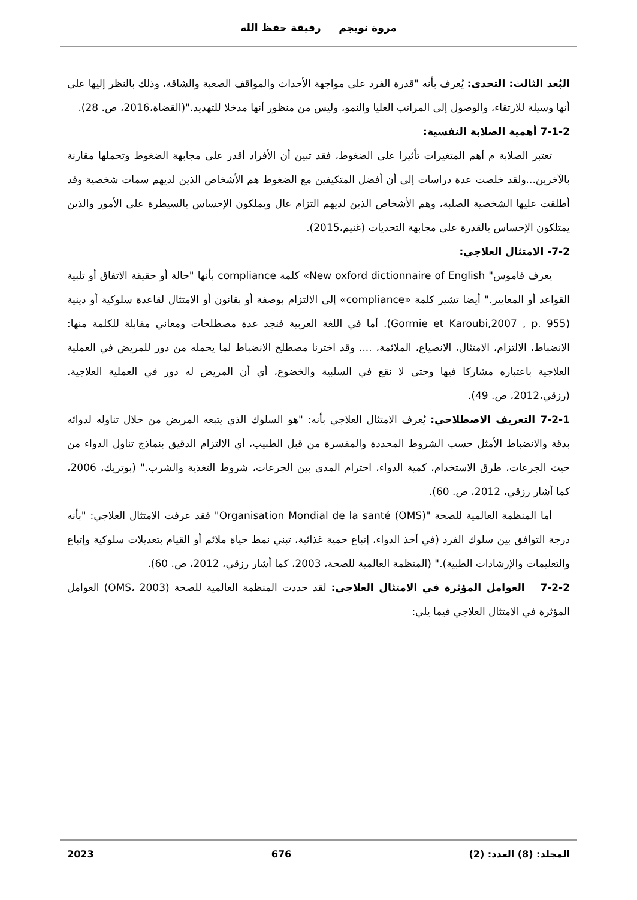مروة نويجم رفيقة حفظ الله
البُعد الثالث: التحدي: يُعرف بأنه "قدرة الفرد على مواجهة الأحداث والمواقف الصعبة والشاقة، وذلك بالنظر إليها على أنها وسيلة للارتقاء، والوصول إلى المراتب العليا والنمو، وليس من منظور أنها مدخلا للتهديد."(القضاة،2016، ص. 28).
7-1-2 أهمية الصلابة النفسية:
تعتبر الصلابة م أهم المتغيرات تأثيرا على الضغوط، فقد تبين أن الأفراد أقدر على مجابهة الضغوط وتحملها مقارنة بالآخرين...ولقد خلصت عدة دراسات إلى أن أفضل المتكيفين مع الضغوط هم الأشخاص الذين لديهم سمات شخصية وقد أطلقت عليها الشخصية الصلبة، وهم الأشخاص الذين لديهم التزام عال ويملكون الإحساس بالسيطرة على الأمور والذين يمتلكون الإحساس بالقدرة على مجابهة التحديات (غنيم،2015).
7-2- الامتثال العلاجي:
يعرف قاموس" New oxford dictionnaire of English» كلمة compliance بأنها "حالة أو حقيقة الاتفاق أو تلبية القواعد أو المعايير." أيضا تشير كلمة «compliance» إلى الالتزام بوصفة أو بقانون أو الامتثال لقاعدة سلوكية أو دينية (Gormie et Karoubi,2007 , p. 955). أما في اللغة العربية فنجد عدة مصطلحات ومعاني مقابلة للكلمة منها: الانضباط، الالتزام، الامتثال، الانصياع، الملائمة، .... وقد اخترنا مصطلح الانضباط لما يحمله من دور للمريض في العملية العلاجية باعتباره مشاركا فيها وحتى لا نقع في السلبية والخضوع، أي أن المريض له دور في العملية العلاجية. (رزقي،2012، ص. 49).
7-2-1 التعريف الاصطلاحي: يُعرف الامتثال العلاجي بأنه: "هو السلوك الذي يتبعه المريض من خلال تناوله لدوائه بدقة والانضباط الأمثل حسب الشروط المحددة والمفسرة من قبل الطبيب، أي الالتزام الدقيق بنماذج تناول الدواء من حيث الجرعات، طرق الاستخدام، كمية الدواء، احترام المدى بين الجرعات، شروط التغذية والشرب." (بوتريك، 2006، كما أشار رزقي، 2012، ص. 60).
أما المنظمة العالمية للصحة "Organisation Mondial de la santé (OMS)" فقد عرفت الامتثال العلاجي: "بأنه درجة التوافق بين سلوك الفرد (في أخذ الدواء، إتباع حمية غذائية، تبني نمط حياة ملائم أو القيام بتعديلات سلوكية وإتباع والتعليمات والإرشادات الطبية)." (المنظمة العالمية للصحة، 2003، كما أشار رزقي، 2012، ص. 60).
7-2-2 العوامل المؤثرة في الامتثال العلاجي: لقد حددت المنظمة العالمية للصحة (OMS، 2003) العوامل المؤثرة في الامتثال العلاجي فيما يلي:
المجلد: (8) العدد: (2) 676 2023